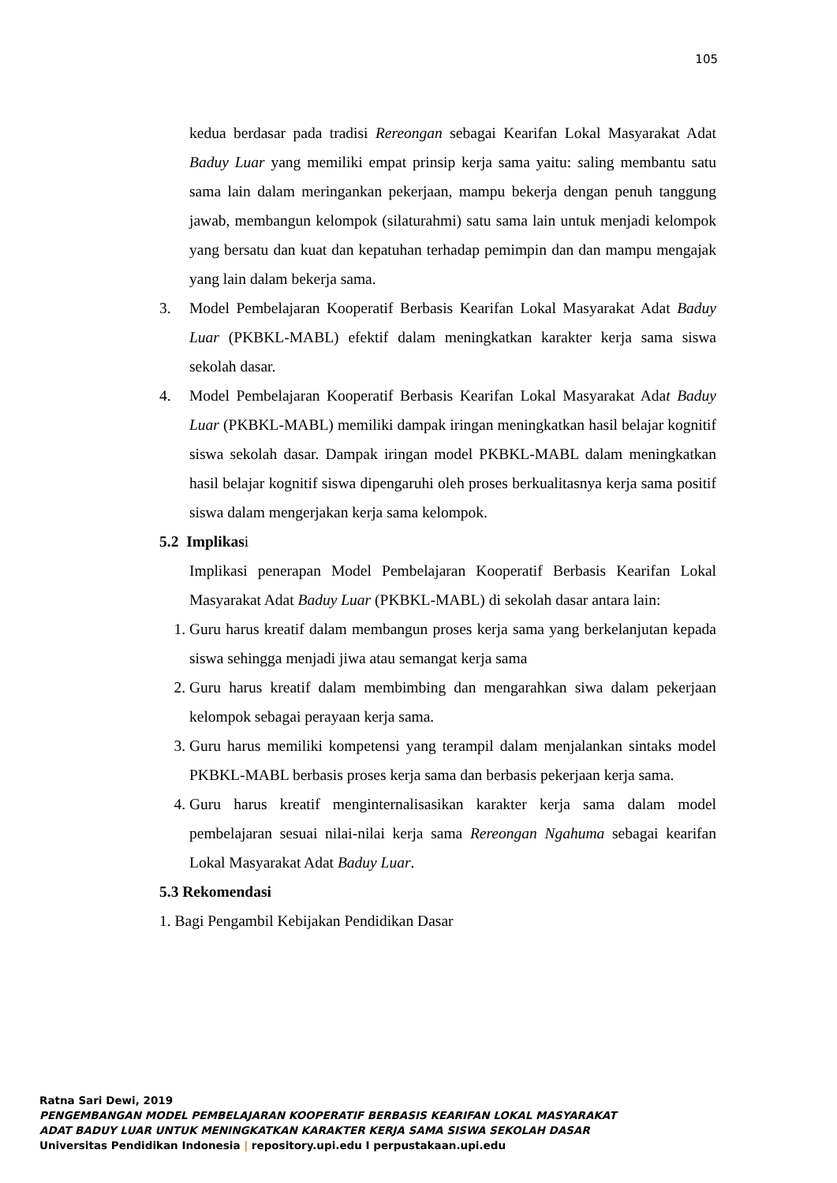105
kedua berdasar pada tradisi Rereongan sebagai Kearifan Lokal Masyarakat Adat Baduy Luar yang memiliki empat prinsip kerja sama yaitu: saling membantu satu sama lain dalam meringankan pekerjaan, mampu bekerja dengan penuh tanggung jawab, membangun kelompok (silaturahmi) satu sama lain untuk menjadi kelompok yang bersatu dan kuat dan kepatuhan terhadap pemimpin dan dan mampu mengajak yang lain dalam bekerja sama.
3. Model Pembelajaran Kooperatif Berbasis Kearifan Lokal Masyarakat Adat Baduy Luar (PKBKL-MABL) efektif dalam meningkatkan karakter kerja sama siswa sekolah dasar.
4. Model Pembelajaran Kooperatif Berbasis Kearifan Lokal Masyarakat Adat Baduy Luar (PKBKL-MABL) memiliki dampak iringan meningkatkan hasil belajar kognitif siswa sekolah dasar. Dampak iringan model PKBKL-MABL dalam meningkatkan hasil belajar kognitif siswa dipengaruhi oleh proses berkualitasnya kerja sama positif siswa dalam mengerjakan kerja sama kelompok.
5.2 Implikasi
Implikasi penerapan Model Pembelajaran Kooperatif Berbasis Kearifan Lokal Masyarakat Adat Baduy Luar (PKBKL-MABL) di sekolah dasar antara lain:
1. Guru harus kreatif dalam membangun proses kerja sama yang berkelanjutan kepada siswa sehingga menjadi jiwa atau semangat kerja sama
2. Guru harus kreatif dalam membimbing dan mengarahkan siwa dalam pekerjaan kelompok sebagai perayaan kerja sama.
3. Guru harus memiliki kompetensi yang terampil dalam menjalankan sintaks model PKBKL-MABL berbasis proses kerja sama dan berbasis pekerjaan kerja sama.
4. Guru harus kreatif menginternalisasikan karakter kerja sama dalam model pembelajaran sesuai nilai-nilai kerja sama Rereongan Ngahuma sebagai kearifan Lokal Masyarakat Adat Baduy Luar.
5.3 Rekomendasi
1. Bagi Pengambil Kebijakan Pendidikan Dasar
Ratna Sari Dewi, 2019
PENGEMBANGAN MODEL PEMBELAJARAN KOOPERATIF BERBASIS KEARIFAN LOKAL MASYARAKAT
ADAT BADUY LUAR UNTUK MENINGKATKAN KARAKTER KERJA SAMA SISWA SEKOLAH DASAR
Universitas Pendidikan Indonesia | repository.upi.edu I perpustakaan.upi.edu